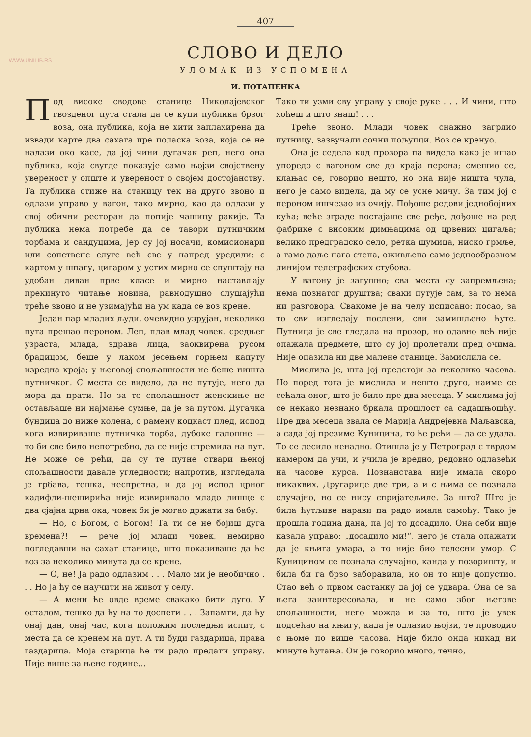WWW.UNILIB.RS
407
СЛОВО И ДЕЛО
УЛОМАК ИЗ УСПОМЕНА
И. ПОТАПЕНКА
Под високе сводове станице Николајевског гвозденог пута стала да се купи публика брзог воза, она публика, која не хити заплахирена да извади карте два сахата пре поласка воза, која се не налази око касе, да јој чини дугачак реп, него она публика, која свугде показује само њојзи својствену увереност у опште и увереност о својем достојанству. Та публика стиже на станицу тек на друго звоно и одлази управо у вагон, тако мирно, као да одлази у свој обични ресторан да попије чашицу ракије. Та публика нема потребе да се тавори путничким торбама и сандуцима, јер су јој носачи, комисионари или сопствене слуге већ све у напред уредили; с картом у шпагу, цигаром у устих мирно се спуштају на удобан диван прве класе и мирно настављају прекинуто читање новина, равнодушно слушајући треће звоно и не узимајући на ум када се воз крене.
Један пар младих људи, очевидно узрујан, неколико пута прешао пероном. Леп, плав млад човек, средњег узраста, млада, здрава лица, заоквирена русом брадицом, беше у лаком јесењем горњем капуту изредна кроја; у његовој спољашности не беше ништа путничког. С места се видело, да не путује, него да мора да прати. Но за то спољашност женскиње не остављаше ни најмање сумње, да је за путом. Дугачка бундица до ниже колена, о рамену коцкаст плед, испод кога извириваше путничка торба, дубоке галошне — то би све било непотребно, да се није спремила на пут. Не може се рећи, да су те путне ствари њеној спољашности давале угледности; напротив, изгледала је грбава, тешка, неспретна, и да јој испод црног кадифли-шеширића није извиривало младо лишце с два сјајна црна ока, човек би је могао држати за бабу.
— Но, с Богом, с Богом! Та ти се не бојиш дуга времена?! — рече јој млади човек, немирно погледавши на сахат станице, што показиваше да ће воз за неколико минута да се крене.
— О, не! Ја радо одлазим . . . Мало ми је необично . . . Но ја ћу се научити на живот у селу.
— А мени ће овде време свакако бити дуго. У осталом, тешко да ћу на то доспети . . . Запамти, да ћу онај дан, онај час, кога положим последњи испит, с места да се кренем на пут. А ти буди газдарица, права газдарица. Моја старица ће ти радо предати управу. Није више за њене године…
Тако ти узми сву управу у своје руке . . . И чини, што хоћеш и што знаш! . . .
Треће звоно. Млади човек снажно загрлио путницу, зазвучали сочни пољупци. Воз се кренуо.
Она је седела код прозора па видела како је ишао упоредо с вагоном све до краја перона; смешио се, клањао се, говорио нешто, но она није ништа чула, него је само видела, да му се усне мичу. За тим јој с пероном ишчезао из очију. Пођоше редови једнобојних кућа; веће зграде постајаше све ређе, дођоше на ред фабрике с високим димњацима од црвених цигаља; велико предградско село, ретка шумица, ниско грмље, а тамо даље нага степа, оживљена само једнообразном линијом телеграфских стубова.
У вагону је загушно; сва места су запремљена; нема познатог друштва; сваки путује сам, за то нема ни разговора. Свакоме је на челу исписано: посао, за то сви изгледају послени, сви замишљено ћуте. Путница је све гледала на прозор, но одавно већ није опажала предмете, што су јој пролетали пред очима. Није опазила ни две малене станице. Замислила се.
Мислила је, шта јој предстоји за неколико часова. Но поред тога је мислила и нешто друго, наиме се сећала оног, што је било пре два месеца. У мислима јој се некако незнано бркала прошлост са садашњошћу. Пре два месеца звала се Марија Андрејевна Маљавска, а сада јој презиме Куницина, то ће рећи — да се удала. То се десило ненадно. Отишла је у Петроград с тврдом намером да учи, и учила је вредно, редовно одлазећи на часове курса. Познанстава није имала скоро никаквих. Другарице две три, а и с њима се познала случајно, но се нису спријатељиле. За што? Што је била ћутљиве нарави па радо имала самоћу. Тако је прошла година дана, па јој то досадило. Она себи није казала управо: „досадило ми!“, него је стала опажати да је књига умара, а то није био телесни умор. С Куницином се познала случајно, канда у позоришту, и била би га брзо заборавила, но он то није допустио. Стао већ о првом састанку да јој се удвара. Она се за њега заинтересовала, и не само због његове спољашности, него можда и за то, што је увек подсећао на књигу, када је одлазио њојзи, те проводио с њоме по више часова. Није било онда никад ни минуте ћутања. Он је говорио много, течно,